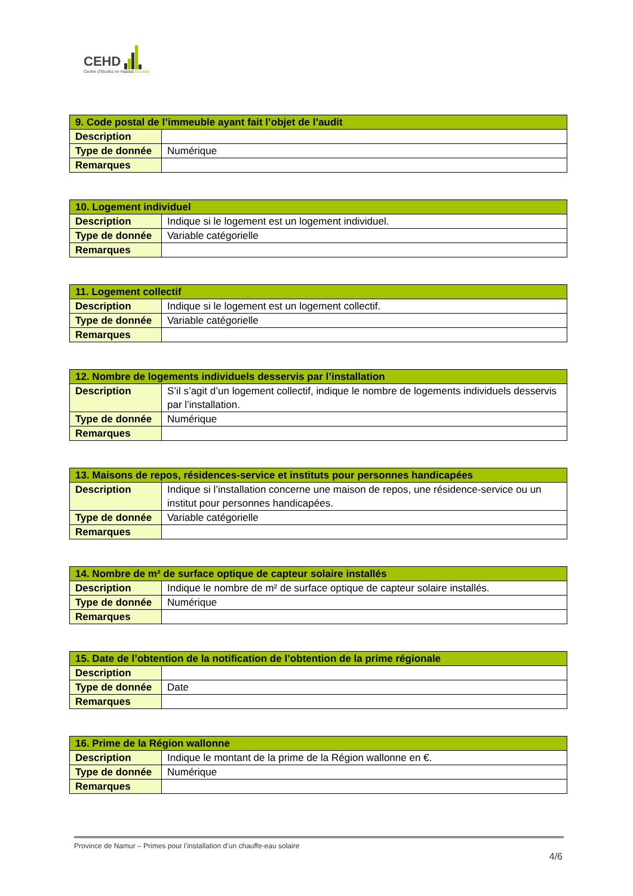CEHD
Centre d'Etudes en Habitat Durable
| 9. Code postal de l’immeuble ayant fait l’objet de l’audit | |
| --- | --- |
| Description | |
| Type de donnée | Numérique |
| Remarques | |
| 10. Logement individuel | |
| --- | --- |
| Description | Indique si le logement est un logement individuel. |
| Type de donnée | Variable catégorielle |
| Remarques | |
| 11. Logement collectif | |
| --- | --- |
| Description | Indique si le logement est un logement collectif. |
| Type de donnée | Variable catégorielle |
| Remarques | |
| 12. Nombre de logements individuels desservis par l’installation | |
| --- | --- |
| Description | S’il s’agit d’un logement collectif, indique le nombre de logements individuels desservis par l’installation. |
| Type de donnée | Numérique |
| Remarques | |
| 13. Maisons de repos, résidences-service et instituts pour personnes handicapées | |
| --- | --- |
| Description | Indique si l’installation concerne une maison de repos, une résidence-service ou un institut pour personnes handicapées. |
| Type de donnée | Variable catégorielle |
| Remarques | |
| 14. Nombre de m² de surface optique de capteur solaire installés | |
| --- | --- |
| Description | Indique le nombre de m² de surface optique de capteur solaire installés. |
| Type de donnée | Numérique |
| Remarques | |
| 15. Date de l’obtention de la notification de l’obtention de la prime régionale | |
| --- | --- |
| Description | |
| Type de donnée | Date |
| Remarques | |
| 16. Prime de la Région wallonne | |
| --- | --- |
| Description | Indique le montant de la prime de la Région wallonne en €. |
| Type de donnée | Numérique |
| Remarques | |
Province de Namur – Primes pour l’installation d’un chauffe-eau solaire
4/6